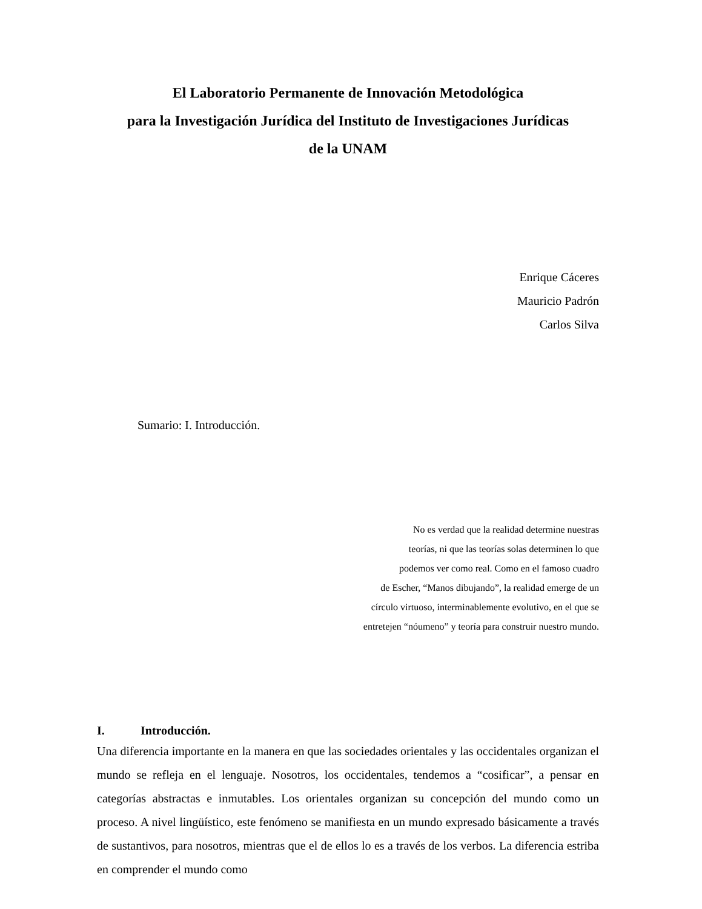El Laboratorio Permanente de Innovación Metodológica
para la Investigación Jurídica del Instituto de Investigaciones Jurídicas
de la UNAM
Enrique Cáceres
Mauricio Padrón
Carlos Silva
Sumario: I. Introducción.
No es verdad que la realidad determine nuestras
teorías, ni que las teorías solas determinen lo que
podemos ver como real. Como en el famoso cuadro
de Escher, “Manos dibujando”, la realidad emerge de un
círculo virtuoso, interminablemente evolutivo, en el que se
entretejen “nóumeno” y teoría para construir nuestro mundo.
I. Introducción.
Una diferencia importante en la manera en que las sociedades orientales y las occidentales organizan el mundo se refleja en el lenguaje. Nosotros, los occidentales, tendemos a “cosificar”, a pensar en categorías abstractas e inmutables. Los orientales organizan su concepción del mundo como un proceso. A nivel lingüístico, este fenómeno se manifiesta en un mundo expresado básicamente a través de sustantivos, para nosotros, mientras que el de ellos lo es a través de los verbos. La diferencia estriba en comprender el mundo como